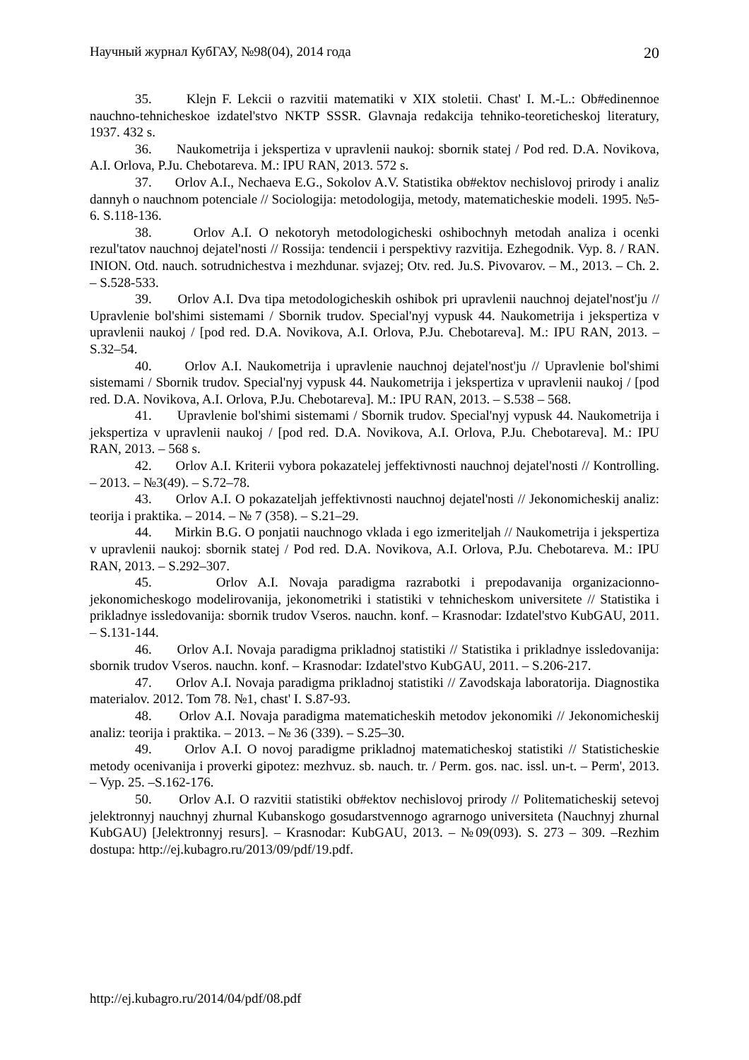Научный журнал КубГАУ, №98(04), 2014 года 20
35. Klejn F. Lekcii o razvitii matematiki v XIX stoletii. Chast' I. M.-L.: Ob#edinennoe nauchno-tehnicheskoe izdatel'stvo NKTP SSSR. Glavnaja redakcija tehniko-teoreticheskoj literatury, 1937. 432 s.
36. Naukometrija i jekspertiza v upravlenii naukoj: sbornik statej / Pod red. D.A. Novikova, A.I. Orlova, P.Ju. Chebotareva. M.: IPU RAN, 2013. 572 s.
37. Orlov A.I., Nechaeva E.G., Sokolov A.V. Statistika ob#ektov nechislovoj prirody i analiz dannyh o nauchnom potenciale // Sociologija: metodologija, metody, matematicheskie modeli. 1995. №5-6. S.118-136.
38. Orlov A.I. O nekotoryh metodologicheski oshibochnyh metodah analiza i ocenki rezul'tatov nauchnoj dejatel'nosti // Rossija: tendencii i perspektivy razvitija. Ezhegodnik. Vyp. 8. / RAN. INION. Otd. nauch. sotrudnichestva i mezhdunar. svjazej; Otv. red. Ju.S. Pivovarov. – M., 2013. – Ch. 2. – S.528-533.
39. Orlov A.I. Dva tipa metodologicheskih oshibok pri upravlenii nauchnoj dejatel'nost'ju // Upravlenie bol'shimi sistemami / Sbornik trudov. Special'nyj vypusk 44. Naukometrija i jekspertiza v upravlenii naukoj / [pod red. D.A. Novikova, A.I. Orlova, P.Ju. Chebotareva]. M.: IPU RAN, 2013. – S.32–54.
40. Orlov A.I. Naukometrija i upravlenie nauchnoj dejatel'nost'ju // Upravlenie bol'shimi sistemami / Sbornik trudov. Special'nyj vypusk 44. Naukometrija i jekspertiza v upravlenii naukoj / [pod red. D.A. Novikova, A.I. Orlova, P.Ju. Chebotareva]. M.: IPU RAN, 2013. – S.538 – 568.
41. Upravlenie bol'shimi sistemami / Sbornik trudov. Special'nyj vypusk 44. Naukometrija i jekspertiza v upravlenii naukoj / [pod red. D.A. Novikova, A.I. Orlova, P.Ju. Chebotareva]. M.: IPU RAN, 2013. – 568 s.
42. Orlov A.I. Kriterii vybora pokazatelej jeffektivnosti nauchnoj dejatel'nosti // Kontrolling. – 2013. – №3(49). – S.72–78.
43. Orlov A.I. O pokazateljah jeffektivnosti nauchnoj dejatel'nosti // Jekonomicheskij analiz: teorija i praktika. – 2014. – № 7 (358). – S.21–29.
44. Mirkin B.G. O ponjatii nauchnogo vklada i ego izmeriteljah // Naukometrija i jekspertiza v upravlenii naukoj: sbornik statej / Pod red. D.A. Novikova, A.I. Orlova, P.Ju. Chebotareva. M.: IPU RAN, 2013. – S.292–307.
45. Orlov A.I. Novaja paradigma razrabotki i prepodavanija organizacionno-jekonomicheskogo modelirovanija, jekonometriki i statistiki v tehnicheskom universitete // Statistika i prikladnye issledovanija: sbornik trudov Vseros. nauchn. konf. – Krasnodar: Izdatel'stvo KubGAU, 2011. – S.131-144.
46. Orlov A.I. Novaja paradigma prikladnoj statistiki // Statistika i prikladnye issledovanija: sbornik trudov Vseros. nauchn. konf. – Krasnodar: Izdatel'stvo KubGAU, 2011. – S.206-217.
47. Orlov A.I. Novaja paradigma prikladnoj statistiki // Zavodskaja laboratorija. Diagnostika materialov. 2012. Tom 78. №1, chast' I. S.87-93.
48. Orlov A.I. Novaja paradigma matematicheskih metodov jekonomiki // Jekonomicheskij analiz: teorija i praktika. – 2013. – № 36 (339). – S.25–30.
49. Orlov A.I. O novoj paradigme prikladnoj matematicheskoj statistiki // Statisticheskie metody ocenivanija i proverki gipotez: mezhvuz. sb. nauch. tr. / Perm. gos. nac. issl. un-t. – Perm', 2013. – Vyp. 25. –S.162-176.
50. Orlov A.I. O razvitii statistiki ob#ektov nechislovoj prirody // Politematicheskij setevoj jelektronnyj nauchnyj zhurnal Kubanskogo gosudarstvennogo agrarnogo universiteta (Nauchnyj zhurnal KubGAU) [Jelektronnyj resurs]. – Krasnodar: KubGAU, 2013. – №09(093). S. 273 – 309. –Rezhim dostupa: http://ej.kubagro.ru/2013/09/pdf/19.pdf.
http://ej.kubagro.ru/2014/04/pdf/08.pdf